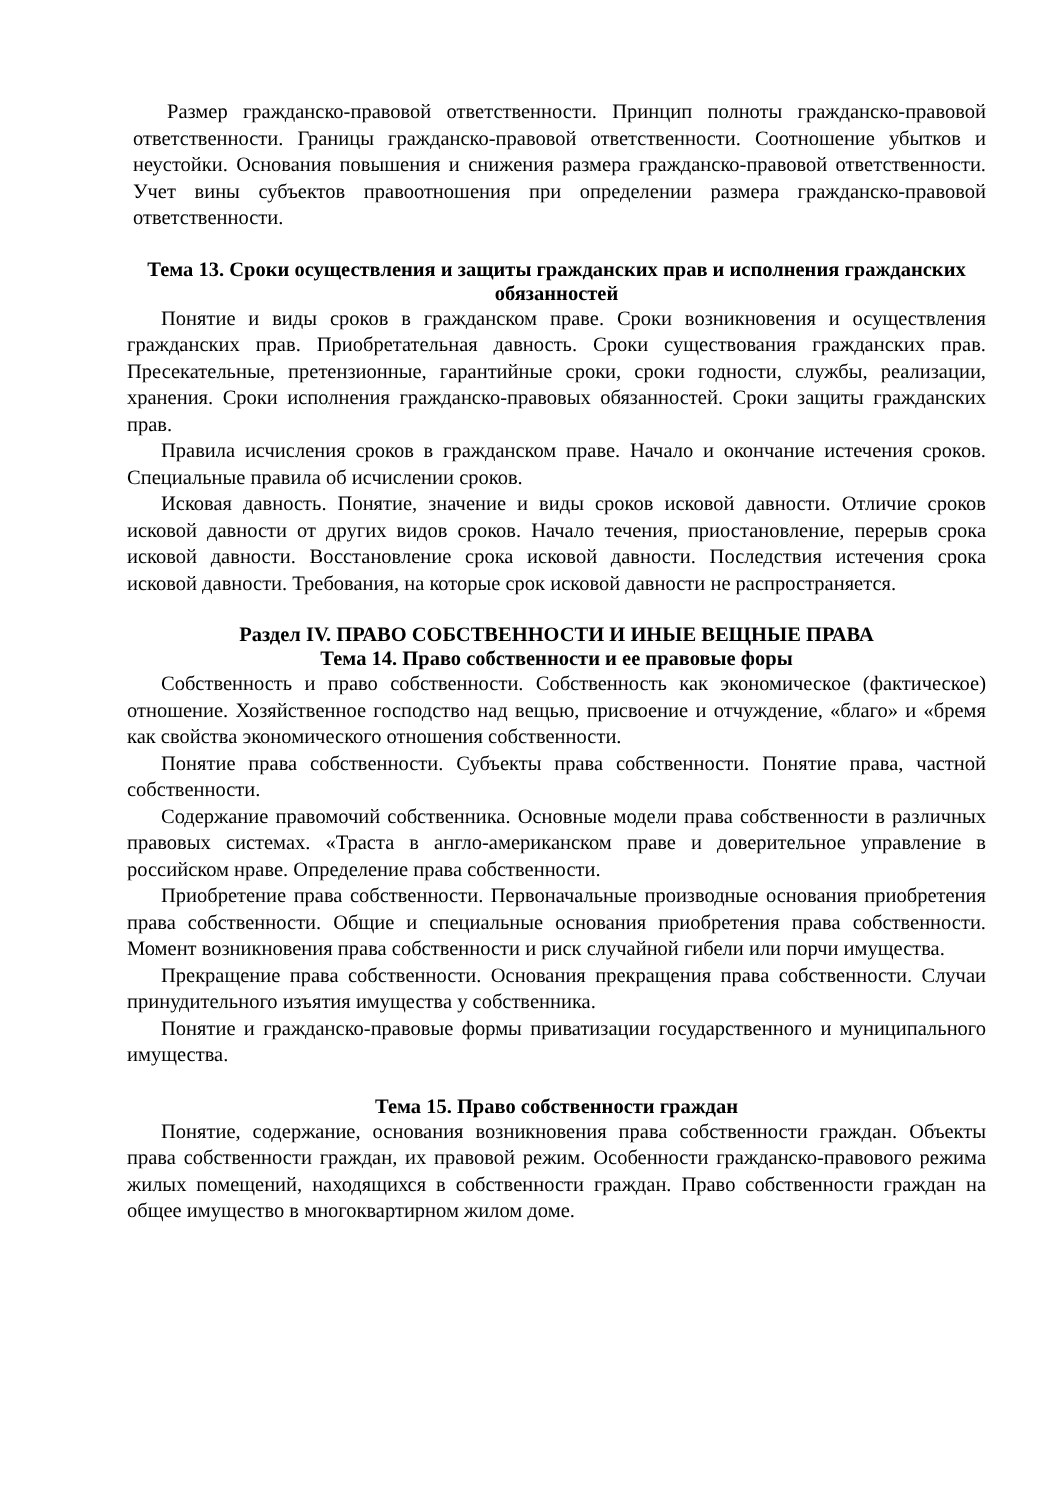Размер гражданско-правовой ответственности. Принцип полноты гражданско-правовой ответственности. Границы гражданско-правовой ответственности. Соотношение убытков и неустойки. Основания повышения и снижения размера гражданско-правовой ответственности. Учет вины субъектов правоотношения при определении размера гражданско-правовой ответственности.
Тема 13. Сроки осуществления и защиты гражданских прав и исполнения гражданских обязанностей
Понятие и виды сроков в гражданском праве. Сроки возникновения и осуществления гражданских прав. Приобретательная давность. Сроки существования гражданских прав. Пресекательные, претензионные, гарантийные сроки, сроки годности, службы, реализации, хранения. Сроки исполнения гражданско-правовых обязанностей. Сроки защиты гражданских прав.
Правила исчисления сроков в гражданском праве. Начало и окончание истечения сроков. Специальные правила об исчислении сроков.
Исковая давность. Понятие, значение и виды сроков исковой давности. Отличие сроков исковой давности от других видов сроков. Начало течения, приостановление, перерыв срока исковой давности. Восстановление срока исковой давности. Последствия истечения срока исковой давности. Требования, на которые срок исковой давности не распространяется.
Раздел IV. ПРАВО СОБСТВЕННОСТИ И ИНЫЕ ВЕЩНЫЕ ПРАВА
Тема 14. Право собственности и ее правовые форы
Собственность и право собственности. Собственность как экономическое (фактическое) отношение. Хозяйственное господство над вещью, присвоение и отчуждение, «благо» и «бремя как свойства экономического отношения собственности.
Понятие права собственности. Субъекты права собственности. Понятие права, частной собственности.
Содержание правомочий собственника. Основные модели права собственности в различных правовых системах. «Траста в англо-американском праве и доверительное управление в российском нраве. Определение права собственности.
Приобретение права собственности. Первоначальные производные основания приобретения права собственности. Общие и специальные основания приобретения права собственности. Момент возникновения права собственности и риск случайной гибели или порчи имущества.
Прекращение права собственности. Основания прекращения права собственности. Случаи принудительного изъятия имущества у собственника.
Понятие и гражданско-правовые формы приватизации государственного и муниципального имущества.
Тема 15. Право собственности граждан
Понятие, содержание, основания возникновения права собственности граждан. Объекты права собственности граждан, их правовой режим. Особенности гражданско-правового режима жилых помещений, находящихся в собственности граждан. Право собственности граждан на общее имущество в многоквартирном жилом доме.